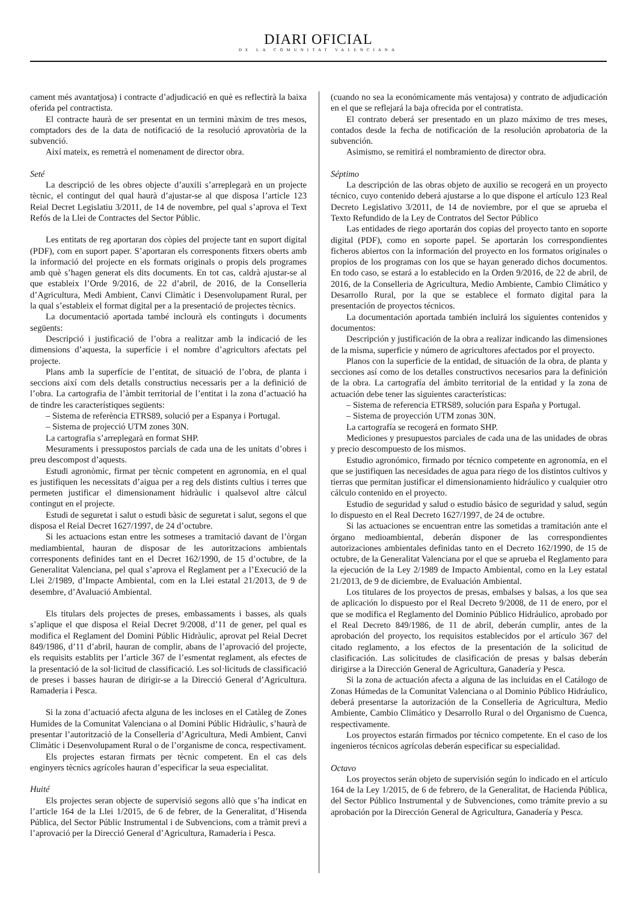DIARI OFICIAL
DE LA COMUNITAT VALENCIANA
cament més avantatjosa) i contracte d’adjudicació en què es reflectirà la baixa oferida pel contractista.
El contracte haurà de ser presentat en un termini màxim de tres mesos, comptadors des de la data de notificació de la resolució aprovatòria de la subvenció.
Així mateix, es remetrà el nomenament de director obra.
Seté
La descripció de les obres objecte d’auxili s’arreplegarà en un projecte tècnic, el contingut del qual haurà d’ajustar-se al que disposa l’article 123 Reial Decret Legislatiu 3/2011, de 14 de novembre, pel qual s’aprova el Text Refós de la Llei de Contractes del Sector Públic.
Les entitats de reg aportaran dos còpies del projecte tant en suport digital (PDF), com en suport paper. S’aportaran els corresponents fitxers oberts amb la informació del projecte en els formats originals o propis dels programes amb què s’hagen generat els dits documents. En tot cas, caldrà ajustar-se al que estableix l’Orde 9/2016, de 22 d’abril, de 2016, de la Conselleria d’Agricultura, Medi Ambient, Canvi Climàtic i Desenvolupament Rural, per la qual s’estableix el format digital per a la presentació de projectes tècnics.
La documentació aportada també inclourà els continguts i documents següents:
Descripció i justificació de l’obra a realitzar amb la indicació de les dimensions d’aquesta, la superfície i el nombre d’agricultors afectats pel projecte.
Plans amb la superfície de l’entitat, de situació de l’obra, de planta i seccions així com dels detalls constructius necessaris per a la definició de l’obra. La cartografia de l’àmbit territorial de l’entitat i la zona d’actuació ha de tindre les característiques següents:
– Sistema de referència ETRS89, solució per a Espanya i Portugal.
– Sistema de projecció UTM zones 30N.
La cartografia s’arreplegarà en format SHP.
Mesuraments i pressupostos parcials de cada una de les unitats d’obres i preu descompost d’aquests.
Estudi agronòmic, firmat per tècnic competent en agronomia, en el qual es justifiquen les necessitats d’aigua per a reg dels distints cultius i terres que permeten justificar el dimensionament hidràulic i qualsevol altre càlcul contingut en el projecte.
Estudi de seguretat i salut o estudi bàsic de seguretat i salut, segons el que disposa el Reial Decret 1627/1997, de 24 d’octubre.
Si les actuacions estan entre les sotmeses a tramitació davant de l’òrgan mediambiental, hauran de disposar de les autoritzacions ambientals corresponents definides tant en el Decret 162/1990, de 15 d’octubre, de la Generalitat Valenciana, pel qual s’aprova el Reglament per a l’Execució de la Llei 2/1989, d’Impacte Ambiental, com en la Llei estatal 21/2013, de 9 de desembre, d’Avaluació Ambiental.
Els titulars dels projectes de preses, embassaments i basses, als quals s’aplique el que disposa el Reial Decret 9/2008, d’11 de gener, pel qual es modifica el Reglament del Domini Públic Hidràulic, aprovat pel Reial Decret 849/1986, d’11 d’abril, hauran de complir, abans de l’aprovació del projecte, els requisits establits per l’article 367 de l’esmentat reglament, als efectes de la presentació de la sol·licitud de classificació. Les sol·licituds de classificació de preses i basses hauran de dirigir-se a la Direcció General d’Agricultura. Ramaderia i Pesca.
Si la zona d’actuació afecta alguna de les incloses en el Catàleg de Zones Humides de la Comunitat Valenciana o al Domini Públic Hidràulic, s’haurà de presentar l’autorització de la Conselleria d’Agricultura, Medi Ambient, Canvi Climàtic i Desenvolupament Rural o de l’organisme de conca, respectivament.
Els projectes estaran firmats per tècnic competent. En el cas dels enginyers tècnics agrícoles hauran d’especificar la seua especialitat.
Huité
Els projectes seran objecte de supervisió segons allò que s’ha indicat en l’article 164 de la Llei 1/2015, de 6 de febrer, de la Generalitat, d’Hisenda Pública, del Sector Públic Instrumental i de Subvencions, com a tràmit previ a l’aprovació per la Direcció General d’Agricultura, Ramaderia i Pesca.
(cuando no sea la económicamente más ventajosa) y contrato de adjudicación en el que se reflejará la baja ofrecida por el contratista.
El contrato deberá ser presentado en un plazo máximo de tres meses, contados desde la fecha de notificación de la resolución aprobatoria de la subvención.
Asimismo, se remitirá el nombramiento de director obra.
Séptimo
La descripción de las obras objeto de auxilio se recogerá en un proyecto técnico, cuyo contenido deberá ajustarse a lo que dispone el artículo 123 Real Decreto Legislativo 3/2011, de 14 de noviembre, por el que se aprueba el Texto Refundido de la Ley de Contratos del Sector Público
Las entidades de riego aportarán dos copias del proyecto tanto en soporte digital (PDF), como en soporte papel. Se aportarán los correspondientes ficheros abiertos con la información del proyecto en los formatos originales o propios de los programas con los que se hayan generado dichos documentos. En todo caso, se estará a lo establecido en la Orden 9/2016, de 22 de abril, de 2016, de la Conselleria de Agricultura, Medio Ambiente, Cambio Climático y Desarrollo Rural, por la que se establece el formato digital para la presentación de proyectos técnicos.
La documentación aportada también incluirá los siguientes contenidos y documentos:
Descripción y justificación de la obra a realizar indicando las dimensiones de la misma, superficie y número de agricultores afectados por el proyecto.
Planos con la superficie de la entidad, de situación de la obra, de planta y secciones así como de los detalles constructivos necesarios para la definición de la obra. La cartografía del ámbito territorial de la entidad y la zona de actuación debe tener las siguientes características:
– Sistema de referencia ETRS89, solución para España y Portugal.
– Sistema de proyección UTM zonas 30N.
La cartografía se recogerá en formato SHP.
Mediciones y presupuestos parciales de cada una de las unidades de obras y precio descompuesto de los mismos.
Estudio agronómico, firmado por técnico competente en agronomía, en el que se justifiquen las necesidades de agua para riego de los distintos cultivos y tierras que permitan justificar el dimensionamiento hidráulico y cualquier otro cálculo contenido en el proyecto.
Estudio de seguridad y salud o estudio básico de seguridad y salud, según lo dispuesto en el Real Decreto 1627/1997, de 24 de octubre.
Si las actuaciones se encuentran entre las sometidas a tramitación ante el órgano medioambiental, deberán disponer de las correspondientes autorizaciones ambientales definidas tanto en el Decreto 162/1990, de 15 de octubre, de la Generalitat Valenciana por el que se aprueba el Reglamento para la ejecución de la Ley 2/1989 de Impacto Ambiental, como en la Ley estatal 21/2013, de 9 de diciembre, de Evaluación Ambiental.
Los titulares de los proyectos de presas, embalses y balsas, a los que sea de aplicación lo dispuesto por el Real Decreto 9/2008, de 11 de enero, por el que se modifica el Reglamento del Dominio Público Hidráulico, aprobado por el Real Decreto 849/1986, de 11 de abril, deberán cumplir, antes de la aprobación del proyecto, los requisitos establecidos por el artículo 367 del citado reglamento, a los efectos de la presentación de la solicitud de clasificación. Las solicitudes de clasificación de presas y balsas deberán dirigirse a la Dirección General de Agricultura, Ganadería y Pesca.
Si la zona de actuación afecta a alguna de las incluidas en el Catálogo de Zonas Húmedas de la Comunitat Valenciana o al Dominio Público Hidráulico, deberá presentarse la autorización de la Conselleria de Agricultura, Medio Ambiente, Cambio Climático y Desarrollo Rural o del Organismo de Cuenca, respectivamente.
Los proyectos estarán firmados por técnico competente. En el caso de los ingenieros técnicos agrícolas deberán especificar su especialidad.
Octavo
Los proyectos serán objeto de supervisión según lo indicado en el artículo 164 de la Ley 1/2015, de 6 de febrero, de la Generalitat, de Hacienda Pública, del Sector Público Instrumental y de Subvenciones, como trámite previo a su aprobación por la Dirección General de Agricultura, Ganadería y Pesca.